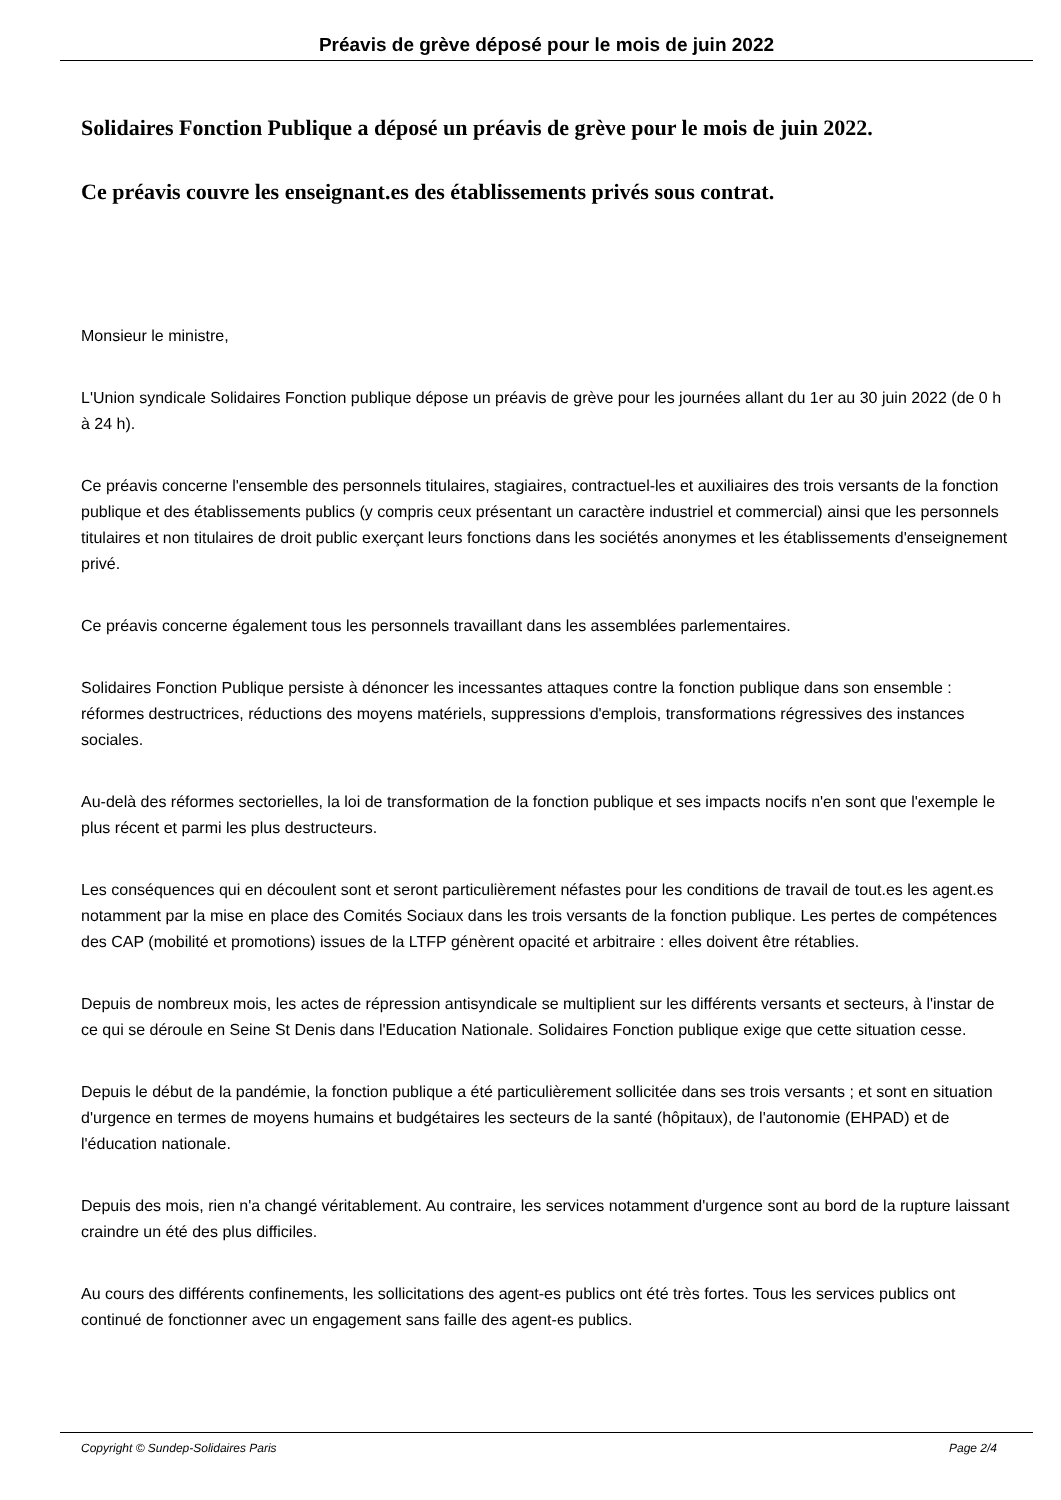Préavis de grève déposé pour le mois de juin 2022
Solidaires Fonction Publique a déposé un préavis de grève pour le mois de juin 2022.
Ce préavis couvre les enseignant.es des établissements privés sous contrat.
Monsieur le ministre,
L'Union syndicale Solidaires Fonction publique dépose un préavis de grève pour les journées allant du 1er au 30 juin 2022 (de 0 h à 24 h).
Ce préavis concerne l'ensemble des personnels titulaires, stagiaires, contractuel-les et auxiliaires des trois versants de la fonction publique et des établissements publics (y compris ceux présentant un caractère industriel et commercial) ainsi que les personnels titulaires et non titulaires de droit public exerçant leurs fonctions dans les sociétés anonymes et les établissements d'enseignement privé.
Ce préavis concerne également tous les personnels travaillant dans les assemblées parlementaires.
Solidaires Fonction Publique persiste à dénoncer les incessantes attaques contre la fonction publique dans son ensemble : réformes destructrices, réductions des moyens matériels, suppressions d'emplois, transformations régressives des instances sociales.
Au-delà des réformes sectorielles, la loi de transformation de la fonction publique et ses impacts nocifs n'en sont que l'exemple le plus récent et parmi les plus destructeurs.
Les conséquences qui en découlent sont et seront particulièrement néfastes pour les conditions de travail de tout.es les agent.es notamment par la mise en place des Comités Sociaux dans les trois versants de la fonction publique. Les pertes de compétences des CAP (mobilité et promotions) issues de la LTFP génèrent opacité et arbitraire : elles doivent être rétablies.
Depuis de nombreux mois, les actes de répression antisyndicale se multiplient sur les différents versants et secteurs, à l'instar de ce qui se déroule en Seine St Denis dans l'Education Nationale. Solidaires Fonction publique exige que cette situation cesse.
Depuis le début de la pandémie, la fonction publique a été particulièrement sollicitée dans ses trois versants ; et sont en situation d'urgence en termes de moyens humains et budgétaires les secteurs de la santé (hôpitaux), de l'autonomie (EHPAD) et de l'éducation nationale.
Depuis des mois, rien n'a changé véritablement. Au contraire, les services notamment d'urgence sont au bord de la rupture laissant craindre un été des plus difficiles.
Au cours des différents confinements, les sollicitations des agent-es publics ont été très fortes. Tous les services publics ont continué de fonctionner avec un engagement sans faille des agent-es publics.
Copyright © Sundep-Solidaires Paris Page 2/4